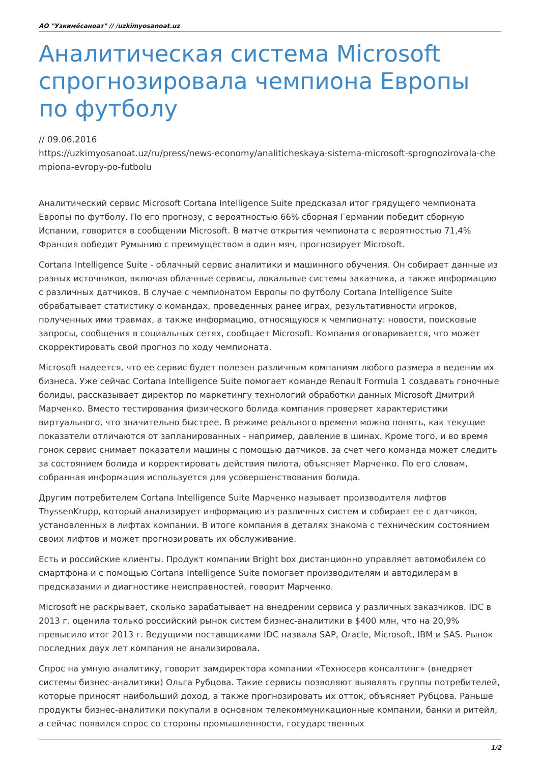АО "Узкимёсаноат" // /uzkimyosanoat.uz
Аналитическая система Microsoft спрогнозировала чемпиона Европы по футболу
// 09.06.2016
https://uzkimyosanoat.uz/ru/press/news-economy/analiticheskaya-sistema-microsoft-sprognozirovala-chempiona-evropy-po-futbolu
Аналитический сервис Microsoft Cortana Intelligence Suite предсказал итог грядущего чемпионата Европы по футболу. По его прогнозу, с вероятностью 66% сборная Германии победит сборную Испании, говорится в сообщении Microsoft. В матче открытия чемпионата с вероятностью 71,4% Франция победит Румынию с преимуществом в один мяч, прогнозирует Microsoft.
Cortana Intelligence Suite - облачный сервис аналитики и машинного обучения. Он собирает данные из разных источников, включая облачные сервисы, локальные системы заказчика, а также информацию с различных датчиков. В случае с чемпионатом Европы по футболу Cortana Intelligence Suite обрабатывает статистику о командах, проведенных ранее играх, результативности игроков, полученных ими травмах, а также информацию, относящуюся к чемпионату: новости, поисковые запросы, сообщения в социальных сетях, сообщает Microsoft. Компания оговаривается, что может скорректировать свой прогноз по ходу чемпионата.
Microsoft надеется, что ее сервис будет полезен различным компаниям любого размера в ведении их бизнеса. Уже сейчас Cortana Intelligence Suite помогает команде Renault Formula 1 создавать гоночные болиды, рассказывает директор по маркетингу технологий обработки данных Microsoft Дмитрий Марченко. Вместо тестирования физического болида компания проверяет характеристики виртуального, что значительно быстрее. В режиме реального времени можно понять, как текущие показатели отличаются от запланированных - например, давление в шинах. Кроме того, и во время гонок сервис снимает показатели машины с помощью датчиков, за счет чего команда может следить за состоянием болида и корректировать действия пилота, объясняет Марченко. По его словам, собранная информация используется для усовершенствования болида.
Другим потребителем Cortana Intelligence Suite Марченко называет производителя лифтов ThyssenKrupp, который анализирует информацию из различных систем и собирает ее с датчиков, установленных в лифтах компании. В итоге компания в деталях знакома с техническим состоянием своих лифтов и может прогнозировать их обслуживание.
Есть и российские клиенты. Продукт компании Bright box дистанционно управляет автомобилем со смартфона и с помощью Cortana Intelligence Suite помогает производителям и автодилерам в предсказании и диагностике неисправностей, говорит Марченко.
Microsoft не раскрывает, сколько зарабатывает на внедрении сервиса у различных заказчиков. IDC в 2013 г. оценила только российский рынок систем бизнес-аналитики в $400 млн, что на 20,9% превысило итог 2013 г. Ведущими поставщиками IDC назвала SAP, Oracle, Microsoft, IBM и SAS. Рынок последних двух лет компания не анализировала.
Спрос на умную аналитику, говорит замдиректора компании «Техносерв консалтинг» (внедряет системы бизнес-аналитики) Ольга Рубцова. Такие сервисы позволяют выявлять группы потребителей, которые приносят наибольший доход, а также прогнозировать их отток, объясняет Рубцова. Раньше продукты бизнес-аналитики покупали в основном телекоммуникационные компании, банки и ритейл, а сейчас появился спрос со стороны промышленности, государственных
1/2